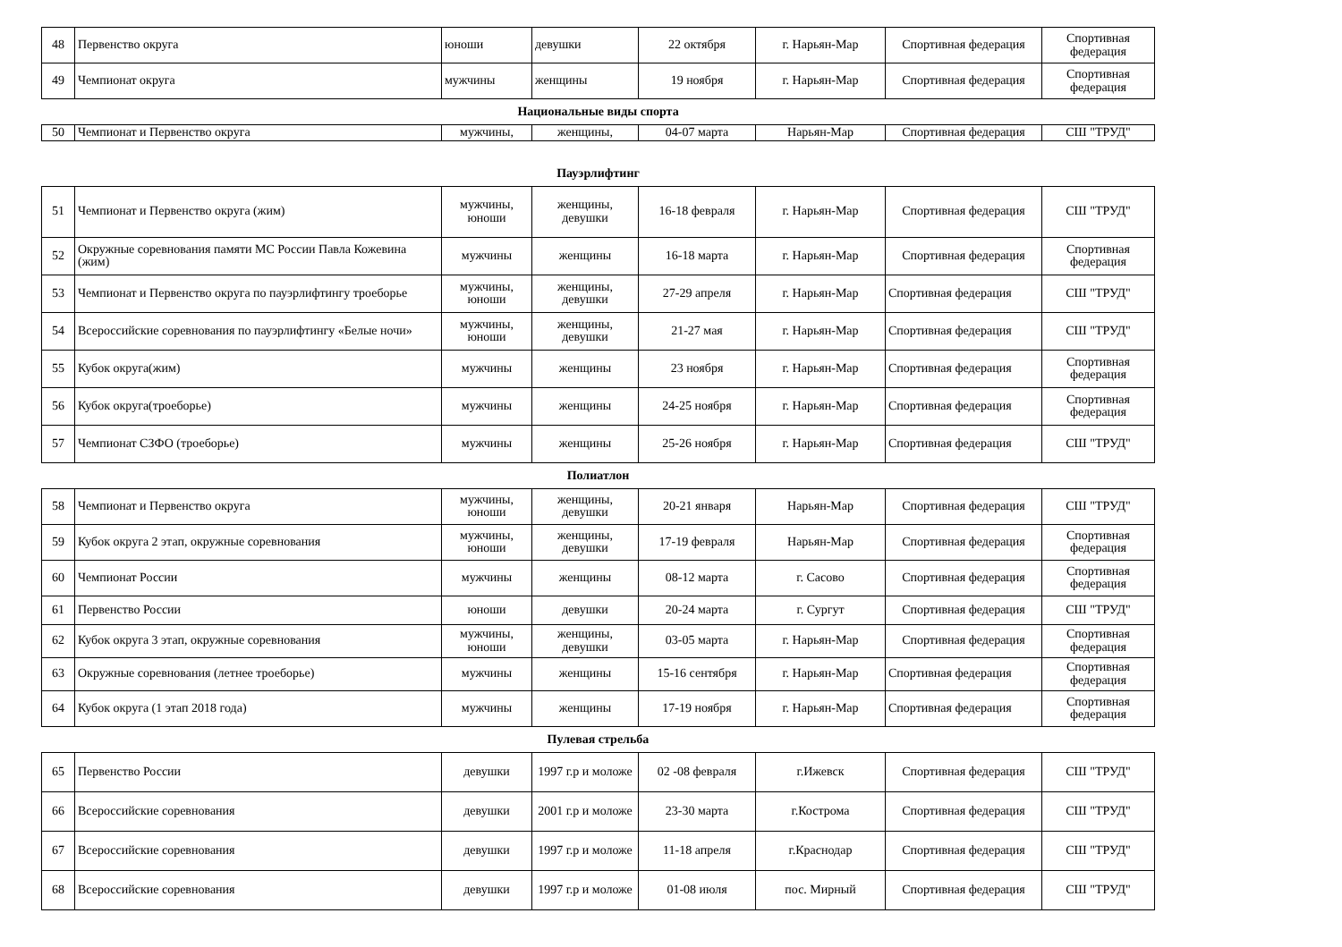| 48 | Первенство округа | юноши | девушки | 22 октября | г. Нарьян-Мар | Спортивная федерация | Спортивная федерация |
| 49 | Чемпионат округа | мужчины | женщины | 19 ноября | г. Нарьян-Мар | Спортивная федерация | Спортивная федерация |
Национальные виды спорта
| 50 | Чемпионат и Первенство округа | мужчины, | женщины, | 04-07 марта | Нарьян-Мар | Спортивная федерация | СШ "ТРУД" |
Пауэрлифтинг
| 51 | Чемпионат и Первенство округа (жим) | мужчины, юноши | женщины, девушки | 16-18 февраля | г. Нарьян-Мар | Спортивная федерация | СШ "ТРУД" |
| 52 | Окружные соревнования памяти МС России Павла Кожевина (жим) | мужчины | женщины | 16-18 марта | г. Нарьян-Мар | Спортивная федерация | Спортивная федерация |
| 53 | Чемпионат и Первенство округа по пауэрлифтингу троеборье | мужчины, юноши | женщины, девушки | 27-29 апреля | г. Нарьян-Мар | Спортивная федерация | СШ "ТРУД" |
| 54 | Всероссийские соревнования по пауэрлифтингу «Белые ночи» | мужчины, юноши | женщины, девушки | 21-27 мая | г. Нарьян-Мар | Спортивная федерация | СШ "ТРУД" |
| 55 | Кубок округа(жим) | мужчины | женщины | 23 ноября | г. Нарьян-Мар | Спортивная федерация | Спортивная федерация |
| 56 | Кубок округа(троеборье) | мужчины | женщины | 24-25 ноября | г. Нарьян-Мар | Спортивная федерация | Спортивная федерация |
| 57 | Чемпионат СЗФО (троеборье) | мужчины | женщины | 25-26 ноября | г. Нарьян-Мар | Спортивная федерация | СШ "ТРУД" |
Полиатлон
| 58 | Чемпионат и Первенство округа | мужчины, юноши | женщины, девушки | 20-21 января | Нарьян-Мар | Спортивная федерация | СШ "ТРУД" |
| 59 | Кубок округа 2 этап, окружные соревнования | мужчины, юноши | женщины, девушки | 17-19 февраля | Нарьян-Мар | Спортивная федерация | Спортивная федерация |
| 60 | Чемпионат России | мужчины | женщины | 08-12 марта | г. Сасово | Спортивная федерация | Спортивная федерация |
| 61 | Первенство России | юноши | девушки | 20-24 марта | г. Сургут | Спортивная федерация | СШ "ТРУД" |
| 62 | Кубок округа 3 этап, окружные соревнования | мужчины, юноши | женщины, девушки | 03-05 марта | г. Нарьян-Мар | Спортивная федерация | Спортивная федерация |
| 63 | Окружные соревнования (летнее троеборье) | мужчины | женщины | 15-16 сентября | г. Нарьян-Мар | Спортивная федерация | Спортивная федерация |
| 64 | Кубок округа (1 этап 2018 года) | мужчины | женщины | 17-19 ноября | г. Нарьян-Мар | Спортивная федерация | Спортивная федерация |
Пулевая стрельба
| 65 | Первенство России | девушки | 1997 г.р и моложе | 02 -08 февраля | г.Ижевск | Спортивная федерация | СШ "ТРУД" |
| 66 | Всероссийские соревнования | девушки | 2001 г.р и моложе | 23-30 марта | г.Кострома | Спортивная федерация | СШ "ТРУД" |
| 67 | Всероссийские соревнования | девушки | 1997 г.р и моложе | 11-18 апреля | г.Краснодар | Спортивная федерация | СШ "ТРУД" |
| 68 | Всероссийские соревнования | девушки | 1997 г.р и моложе | 01-08 июля | пос. Мирный | Спортивная федерация | СШ "ТРУД" |